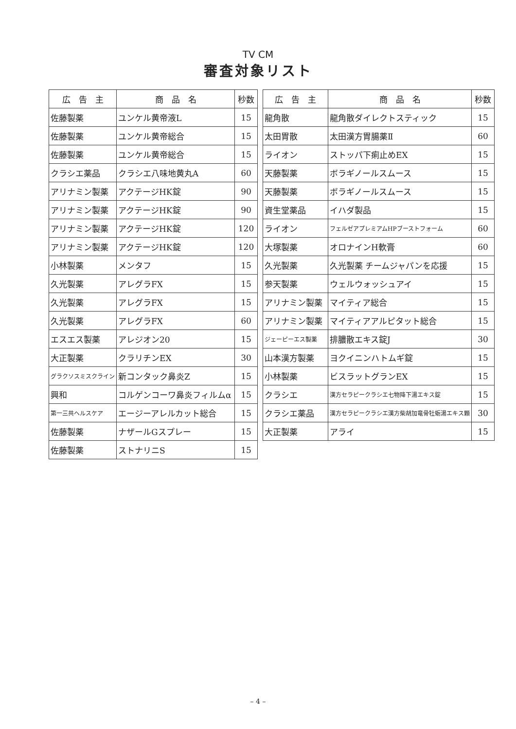TV CM
審査対象リスト
| 広 告 主 | 商 品 名 | 秒数 |
| --- | --- | --- |
| 佐藤製薬 | ユンケル黄帝液L | 15 |
| 佐藤製薬 | ユンケル黄帝総合 | 15 |
| 佐藤製薬 | ユンケル黄帝総合 | 15 |
| クラシエ薬品 | クラシエ八味地黄丸A | 60 |
| アリナミン製薬 | アクテージHK錠 | 90 |
| アリナミン製薬 | アクテージHK錠 | 90 |
| アリナミン製薬 | アクテージHK錠 | 120 |
| アリナミン製薬 | アクテージHK錠 | 120 |
| 小林製薬 | メンタフ | 15 |
| 久光製薬 | アレグラFX | 15 |
| 久光製薬 | アレグラFX | 15 |
| 久光製薬 | アレグラFX | 60 |
| エスエス製薬 | アレジオン20 | 15 |
| 大正製薬 | クラリチンEX | 30 |
| グラクソスミスクライン | 新コンタック鼻炎Z | 15 |
| 興和 | コルゲンコーワ鼻炎フィルムα | 15 |
| 第一三共ヘルスケア | エージーアレルカット総合 | 15 |
| 佐藤製薬 | ナザールGスプレー | 15 |
| 佐藤製薬 | ストナリニS | 15 |
| 広 告 主 | 商 品 名 | 秒数 |
| --- | --- | --- |
| 龍角散 | 龍角散ダイレクトスティック | 15 |
| 太田胃散 | 太田漢方胃腸薬Ⅱ | 60 |
| ライオン | ストッパ下痢止めEX | 15 |
| 天藤製薬 | ボラギノールスムース | 15 |
| 天藤製薬 | ボラギノールスムース | 15 |
| 資生堂薬品 | イハダ製品 | 15 |
| ライオン | フェルゼアプレミアムHPブーストフォーム | 60 |
| 大塚製薬 | オロナインH軟膏 | 60 |
| 久光製薬 | 久光製薬 チームジャパンを応援 | 15 |
| 参天製薬 | ウェルウォッシュアイ | 15 |
| アリナミン製薬 | マイティア総合 | 15 |
| アリナミン製薬 | マイティアアルピタット総合 | 15 |
| ジェーピーエス製薬 | 排膿散エキス錠J | 30 |
| 山本漢方製薬 | ヨクイニンハトムギ錠 | 15 |
| 小林製薬 | ビスラットグランEX | 15 |
| クラシエ | 漢方セラピークラシエ七物降下湯エキス錠 | 15 |
| クラシエ薬品 | 漢方セラピークラシエ漢方柴胡加竜骨牡蛎湯エキス顆 | 30 |
| 大正製薬 | アライ | 15 |
– 4 –